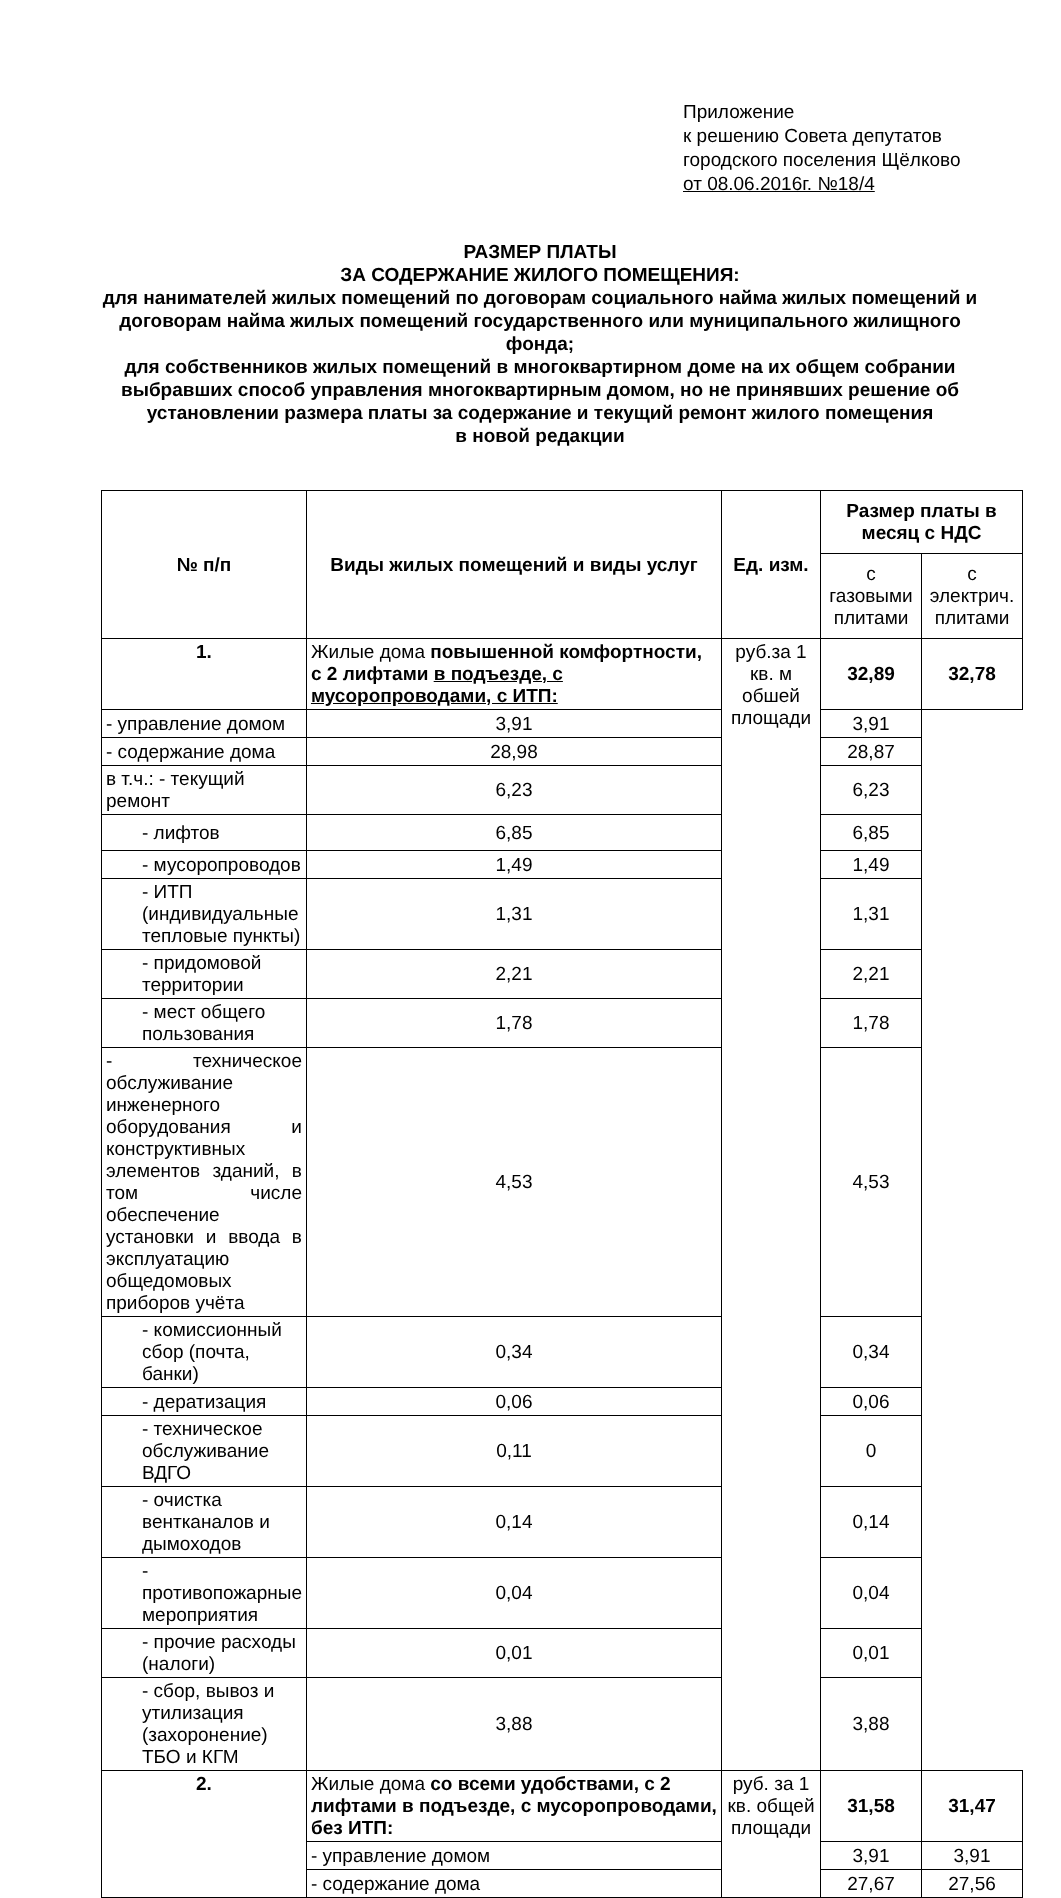Приложение
к решению Совета депутатов
городского поселения Щёлково
от 08.06.2016г. №18/4
РАЗМЕР ПЛАТЫ
ЗА СОДЕРЖАНИЕ ЖИЛОГО ПОМЕЩЕНИЯ:
для нанимателей жилых помещений по договорам социального найма жилых помещений и договорам найма жилых помещений государственного или муниципального жилищного фонда;
для собственников жилых помещений в многоквартирном доме на их общем собрании выбравших способ управления многоквартирным домом, но не принявших решение об установлении размера платы за содержание и текущий ремонт жилого помещения
в новой редакции
| № п/п | Виды жилых помещений и виды услуг | Ед. изм. | Размер платы в месяц с НДС | |
| --- | --- | --- | --- | --- |
| | | | с газовыми плитами | с электрич. плитами |
| 1. | Жилые дома повышенной комфортности, с 2 лифтами в подъезде, с мусоропроводами, с ИТП: | руб.за 1 кв. м обшей площади | 32,89 | 32,78 |
| - управление домом | 3,91 | | 3,91 | |
| - содержание дома | 28,98 | | 28,87 | |
| в т.ч.: - текущий ремонт | 6,23 | | 6,23 | |
| - лифтов | 6,85 | | 6,85 | |
| - мусоропроводов | 1,49 | | 1,49 | |
| - ИТП (индивидуальные тепловые пункты) | 1,31 | | 1,31 | |
| - придомовой территории | 2,21 | | 2,21 | |
| - мест общего пользования | 1,78 | | 1,78 | |
| - техническое обслуживание инженерного оборудования и конструктивных элементов зданий, в том числе обеспечение установки и ввода в эксплуатацию общедомовых приборов учёта | 4,53 | | 4,53 | |
| - комиссионный сбор (почта, банки) | 0,34 | | 0,34 | |
| - дератизация | 0,06 | | 0,06 | |
| - техническое обслуживание ВДГО | 0,11 | | 0 | |
| - очистка вентканалов и дымоходов | 0,14 | | 0,14 | |
| - противопожарные мероприятия | 0,04 | | 0,04 | |
| - прочие расходы (налоги) | 0,01 | | 0,01 | |
| - сбор, вывоз и утилизация (захоронение) ТБО и КГМ | 3,88 | | 3,88 | |
| 2. | Жилые дома со всеми удобствами, с 2 лифтами в подъезде, с мусоропроводами, без ИТП: | руб. за 1 кв. общей площади | 31,58 | 31,47 |
| | - управление домом | | 3,91 | 3,91 |
| | - содержание дома | | 27,67 | 27,56 |